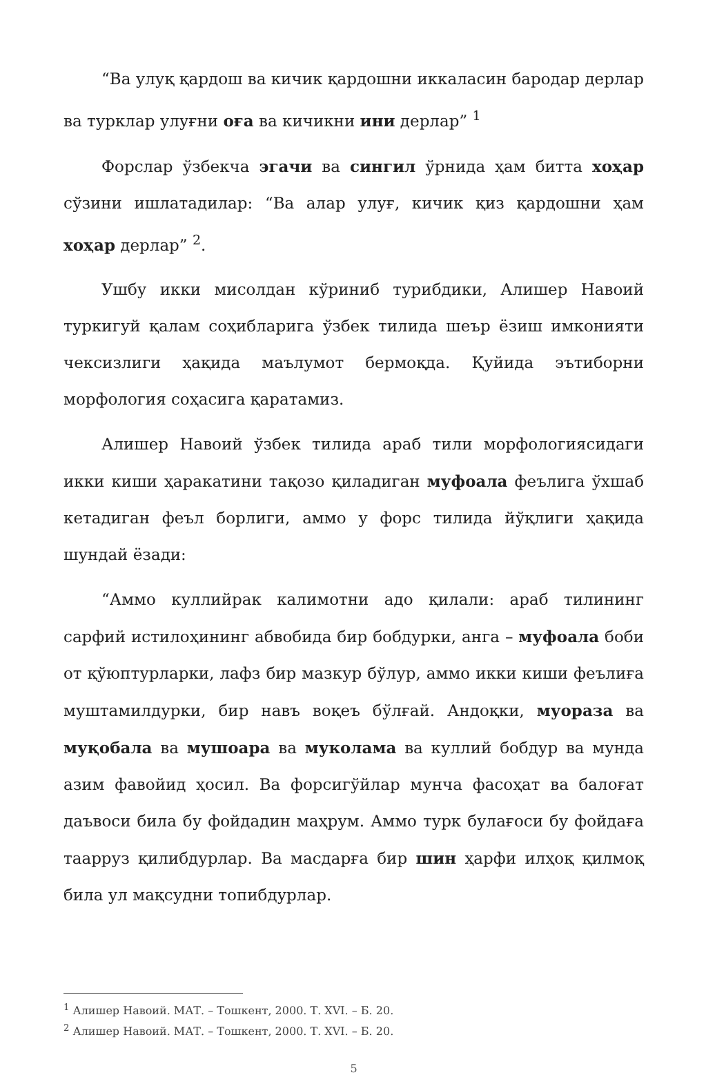“Ва улуқ қардош ва кичик қардошни иккаласин бародар дерлар ва турклар улуғни оға ва кичикни ини дерлар” <sup>1</sup>
Форслар ўзбекча эгачи ва сингил ўрнида ҳам битта хоҳар сўзини ишлатадилар: “Ва алар улуғ, кичик қиз қардошни ҳам хоҳар дерлар” <sup>2</sup>.
Ушбу икки мисолдан кўриниб турибдики, Алишер Навоий туркигуй қалам соҳибларига ўзбек тилида шеър ёзиш имконияти чексизлиги ҳақида маълумот бермоқда. Қуйида эътиборни морфология соҳасига қаратамиз.
Алишер Навоий ўзбек тилида араб тили морфологиясидаги икки киши ҳаракатини тақозо қиладиган муфоала феълига ўхшаб кетадиган феъл борлиги, аммо у форс тилида йўқлиги ҳақида шундай ёзади:
“Аммо куллийрак калимотни адо қилали: араб тилининг сарфий истилоҳининг абвобида бир бобдурки, анга – муфоала боби от қўюптурларки, лафз бир мазкур бўлур, аммо икки киши феълиға муштамилдурки, бир навъ воқеъ бўлғай. Андоқки, муораза ва муқобала ва мушоара ва муколама ва куллий бобдур ва мунда азим фавойид ҳосил. Ва форсигўйлар мунча фасоҳат ва балоғат даъвоси била бу фойдадин маҳрум. Аммо турк булағоси бу фойдаға таарруз қилибдурлар. Ва масдарға бир шин ҳарфи илҳоқ қилмоқ била ул мақсудни топибдурлар.
<sup>1</sup> Алишер Навоий. МАТ. – Тошкент, 2000. Т. XVI. – Б. 20.
<sup>2</sup> Алишер Навоий. МАТ. – Тошкент, 2000. Т. XVI. – Б. 20.
5